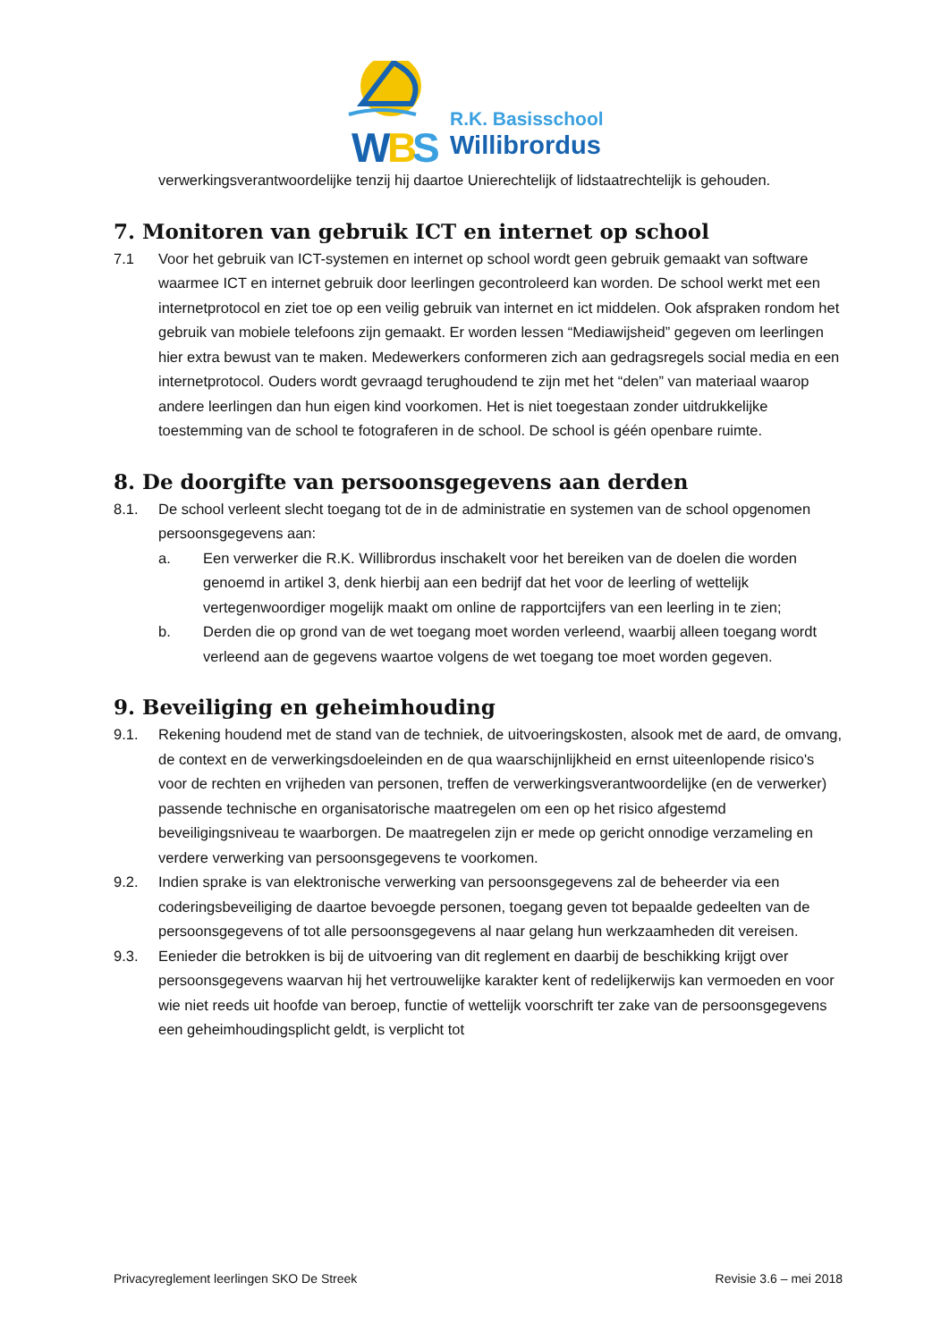W
B
S
R.K. Basisschool
Willibrordus
verwerkingsverantwoordelijke tenzij hij daartoe Unierechtelijk of lidstaatrechtelijk is gehouden.
7. Monitoren van gebruik ICT en internet op school
7.1 Voor het gebruik van ICT-systemen en internet op school wordt geen gebruik gemaakt van software waarmee ICT en internet gebruik door leerlingen gecontroleerd kan worden. De school werkt met een internetprotocol en ziet toe op een veilig gebruik van internet en ict middelen. Ook afspraken rondom het gebruik van mobiele telefoons zijn gemaakt. Er worden lessen “Mediawijsheid” gegeven om leerlingen hier extra bewust van te maken. Medewerkers conformeren zich aan gedragsregels social media en een internetprotocol. Ouders wordt gevraagd terughoudend te zijn met het “delen” van materiaal waarop andere leerlingen dan hun eigen kind voorkomen. Het is niet toegestaan zonder uitdrukkelijke toestemming van de school te fotograferen in de school. De school is géén openbare ruimte.
8. De doorgifte van persoonsgegevens aan derden
8.1. De school verleent slecht toegang tot de in de administratie en systemen van de school opgenomen persoonsgegevens aan:
a. Een verwerker die R.K. Willibrordus inschakelt voor het bereiken van de doelen die worden genoemd in artikel 3, denk hierbij aan een bedrijf dat het voor de leerling of wettelijk vertegenwoordiger mogelijk maakt om online de rapportcijfers van een leerling in te zien;
b. Derden die op grond van de wet toegang moet worden verleend, waarbij alleen toegang wordt verleend aan de gegevens waartoe volgens de wet toegang toe moet worden gegeven.
9. Beveiliging en geheimhouding
9.1. Rekening houdend met de stand van de techniek, de uitvoeringskosten, alsook met de aard, de omvang, de context en de verwerkingsdoeleinden en de qua waarschijnlijkheid en ernst uiteenlopende risico's voor de rechten en vrijheden van personen, treffen de verwerkingsverantwoordelijke (en de verwerker) passende technische en organisatorische maatregelen om een op het risico afgestemd beveiligingsniveau te waarborgen. De maatregelen zijn er mede op gericht onnodige verzameling en verdere verwerking van persoonsgegevens te voorkomen.
9.2. Indien sprake is van elektronische verwerking van persoonsgegevens zal de beheerder via een coderingsbeveiliging de daartoe bevoegde personen, toegang geven tot bepaalde gedeelten van de persoonsgegevens of tot alle persoonsgegevens al naar gelang hun werkzaamheden dit vereisen.
9.3. Eenieder die betrokken is bij de uitvoering van dit reglement en daarbij de beschikking krijgt over persoonsgegevens waarvan hij het vertrouwelijke karakter kent of redelijkerwijs kan vermoeden en voor wie niet reeds uit hoofde van beroep, functie of wettelijk voorschrift ter zake van de persoonsgegevens een geheimhoudingsplicht geldt, is verplicht tot
Privacyreglement leerlingen SKO De Streek Revisie 3.6 – mei 2018